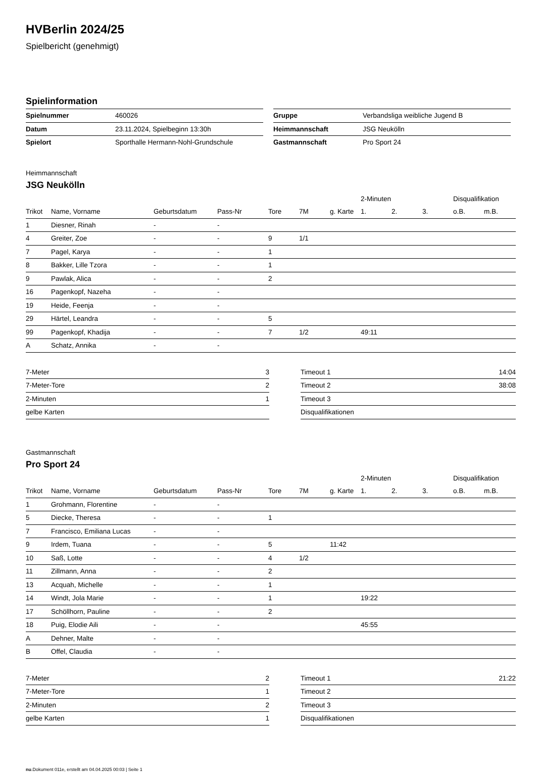HVBerlin 2024/25
Spielbericht (genehmigt)
Spielinformation
| Spielnummer | 460026 |
| Datum | 23.11.2024, Spielbeginn 13:30h |
| Spielort | Sporthalle Hermann-Nohl-Grundschule |
| Gruppe | Verbandsliga weibliche Jugend B |
| Heimmannschaft | JSG Neukölln |
| Gastmannschaft | Pro Sport 24 |
Heimmannschaft
JSG Neukölln
| | | | | | | | 2-Minuten | | | Disqualifikation | |
| --- | --- | --- | --- | --- | --- | --- | --- | --- | --- | --- | --- |
| Trikot | Name, Vorname | Geburtsdatum | Pass-Nr | Tore | 7M | g. Karte | 1. | 2. | 3. | o.B. | m.B. |
| 1 | Diesner, Rinah | - | - | | | | | | | | |
| 4 | Greiter, Zoe | - | - | 9 | 1/1 | | | | | | |
| 7 | Pagel, Karya | - | - | 1 | | | | | | | |
| 8 | Bakker, Lille Tzora | - | - | 1 | | | | | | | |
| 9 | Pawlak, Alica | - | - | 2 | | | | | | | |
| 16 | Pagenkopf, Nazeha | - | - | | | | | | | | |
| 19 | Heide, Feenja | - | - | | | | | | | | |
| 29 | Härtel, Leandra | - | - | 5 | | | | | | | |
| 99 | Pagenkopf, Khadija | - | - | 7 | 1/2 | | 49:11 | | | | |
| A | Schatz, Annika | - | - | | | | | | | | |
| 7-Meter | 3 |
| 7-Meter-Tore | 2 |
| 2-Minuten | 1 |
| gelbe Karten | |
| Timeout 1 | 14:04 |
| Timeout 2 | 38:08 |
| Timeout 3 | |
| Disqualifikationen | |
Gastmannschaft
Pro Sport 24
| | | | | | | | 2-Minuten | | | Disqualifikation | |
| --- | --- | --- | --- | --- | --- | --- | --- | --- | --- | --- | --- |
| Trikot | Name, Vorname | Geburtsdatum | Pass-Nr | Tore | 7M | g. Karte | 1. | 2. | 3. | o.B. | m.B. |
| 1 | Grohmann, Florentine | - | - | | | | | | | | |
| 5 | Diecke, Theresa | - | - | 1 | | | | | | | |
| 7 | Francisco, Emiliana Lucas | - | - | | | | | | | | |
| 9 | Irdem, Tuana | - | - | 5 | | 11:42 | | | | | |
| 10 | Saß, Lotte | - | - | 4 | 1/2 | | | | | | |
| 11 | Zillmann, Anna | - | - | 2 | | | | | | | |
| 13 | Acquah, Michelle | - | - | 1 | | | | | | | |
| 14 | Windt, Jola Marie | - | - | 1 | | | 19:22 | | | | |
| 17 | Schöllhorn, Pauline | - | - | 2 | | | | | | | |
| 18 | Puig, Elodie Aili | - | - | | | | 45:55 | | | | |
| A | Dehner, Malte | - | - | | | | | | | | |
| B | Offel, Claudia | - | - | | | | | | | | |
| 7-Meter | 2 |
| 7-Meter-Tore | 1 |
| 2-Minuten | 2 |
| gelbe Karten | 1 |
| Timeout 1 | 21:22 |
| Timeout 2 | |
| Timeout 3 | |
| Disqualifikationen | |
nu.Dokument 011e, erstellt am 04.04.2025 00:03 | Seite 1